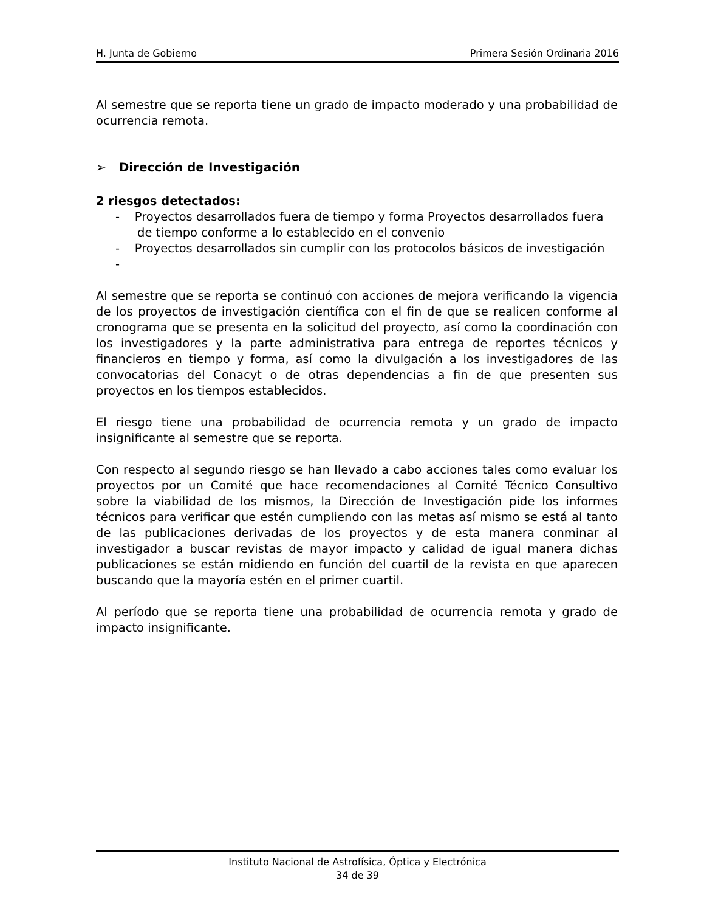H. Junta de Gobierno Primera Sesión Ordinaria 2016
Al semestre que se reporta tiene un grado de impacto moderado y una probabilidad de ocurrencia remota.
➢ Dirección de Investigación
2 riesgos detectados:
- Proyectos desarrollados fuera de tiempo y forma Proyectos desarrollados fuera de tiempo conforme a lo establecido en el convenio
- Proyectos desarrollados sin cumplir con los protocolos básicos de investigación
-
Al semestre que se reporta se continuó con acciones de mejora verificando la vigencia de los proyectos de investigación científica con el fin de que se realicen conforme al cronograma que se presenta en la solicitud del proyecto, así como la coordinación con los investigadores y la parte administrativa para entrega de reportes técnicos y financieros en tiempo y forma, así como la divulgación a los investigadores de las convocatorias del Conacyt o de otras dependencias a fin de que presenten sus proyectos en los tiempos establecidos.
El riesgo tiene una probabilidad de ocurrencia remota y un grado de impacto insignificante al semestre que se reporta.
Con respecto al segundo riesgo se han llevado a cabo acciones tales como evaluar los proyectos por un Comité que hace recomendaciones al Comité Técnico Consultivo sobre la viabilidad de los mismos, la Dirección de Investigación pide los informes técnicos para verificar que estén cumpliendo con las metas así mismo se está al tanto de las publicaciones derivadas de los proyectos y de esta manera conminar al investigador a buscar revistas de mayor impacto y calidad de igual manera dichas publicaciones se están midiendo en función del cuartil de la revista en que aparecen buscando que la mayoría estén en el primer cuartil.
Al período que se reporta tiene una probabilidad de ocurrencia remota y grado de impacto insignificante.
Instituto Nacional de Astrofísica, Óptica y Electrónica
34 de 39